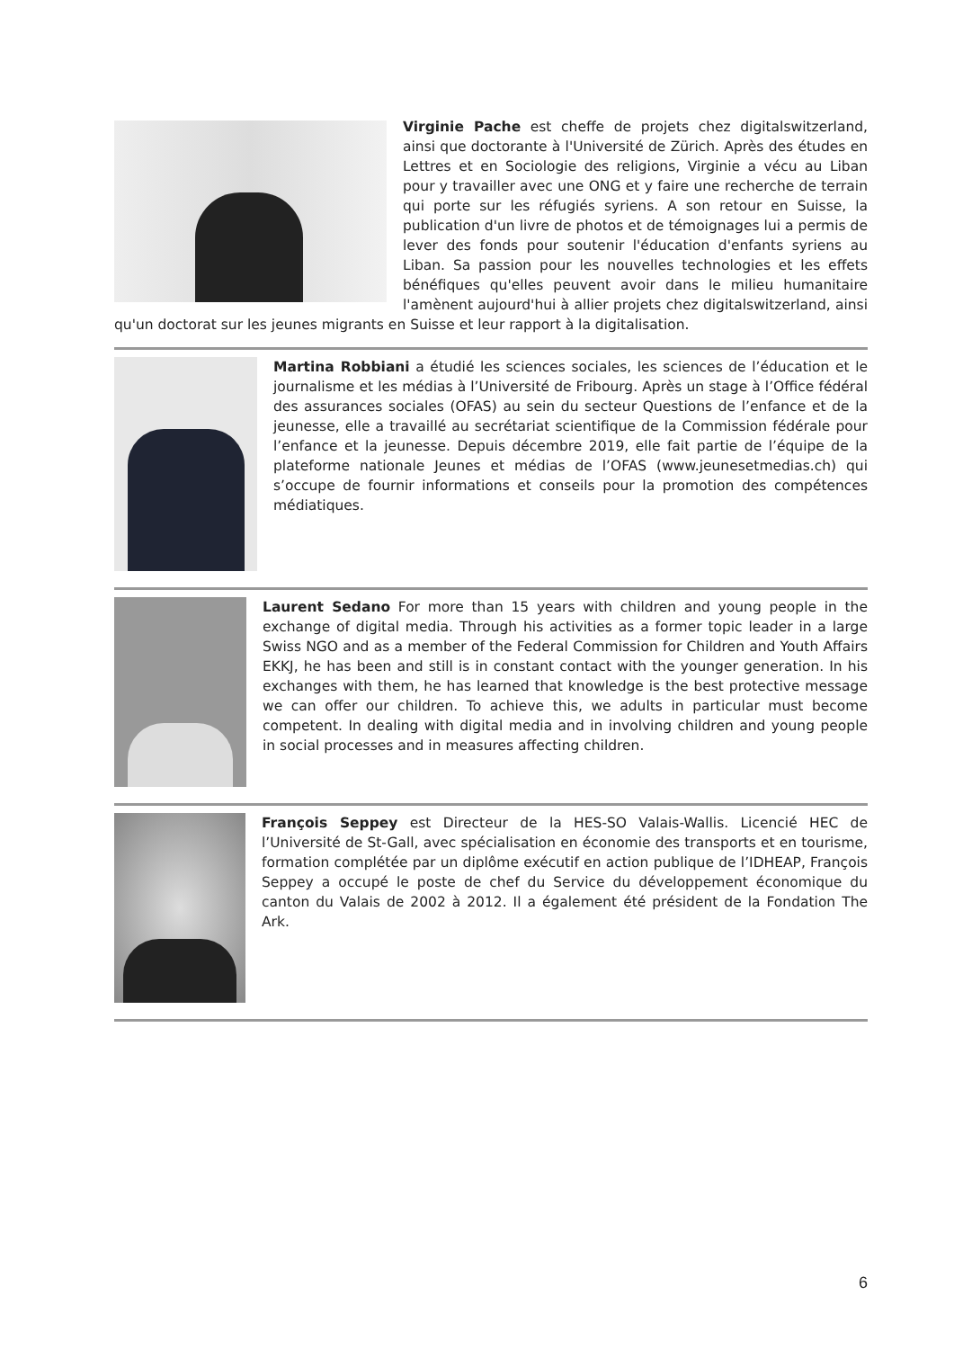Virginie Pache est cheffe de projets chez digitalswitzerland, ainsi que doctorante à l'Université de Zürich. Après des études en Lettres et en Sociologie des religions, Virginie a vécu au Liban pour y travailler avec une ONG et y faire une recherche de terrain qui porte sur les réfugiés syriens. A son retour en Suisse, la publication d'un livre de photos et de témoignages lui a permis de lever des fonds pour soutenir l'éducation d'enfants syriens au Liban. Sa passion pour les nouvelles technologies et les effets bénéfiques qu'elles peuvent avoir dans le milieu humanitaire l'amènent aujourd'hui à allier projets chez digitalswitzerland, ainsi qu'un doctorat sur les jeunes migrants en Suisse et leur rapport à la digitalisation.
Martina Robbiani a étudié les sciences sociales, les sciences de l’éducation et le journalisme et les médias à l’Université de Fribourg. Après un stage à l’Office fédéral des assurances sociales (OFAS) au sein du secteur Questions de l’enfance et de la jeunesse, elle a travaillé au secrétariat scientifique de la Commission fédérale pour l’enfance et la jeunesse. Depuis décembre 2019, elle fait partie de l’équipe de la plateforme nationale Jeunes et médias de l’OFAS (www.jeunesetmedias.ch) qui s’occupe de fournir informations et conseils pour la promotion des compétences médiatiques.
Laurent Sedano For more than 15 years with children and young people in the exchange of digital media. Through his activities as a former topic leader in a large Swiss NGO and as a member of the Federal Commission for Children and Youth Affairs EKKJ, he has been and still is in constant contact with the younger generation. In his exchanges with them, he has learned that knowledge is the best protective message we can offer our children. To achieve this, we adults in particular must become competent. In dealing with digital media and in involving children and young people in social processes and in measures affecting children.
François Seppey est Directeur de la HES-SO Valais-Wallis. Licencié HEC de l’Université de St-Gall, avec spécialisation en économie des transports et en tourisme, formation complétée par un diplôme exécutif en action publique de l’IDHEAP, François Seppey a occupé le poste de chef du Service du développement économique du canton du Valais de 2002 à 2012. Il a également été président de la Fondation The Ark.
6